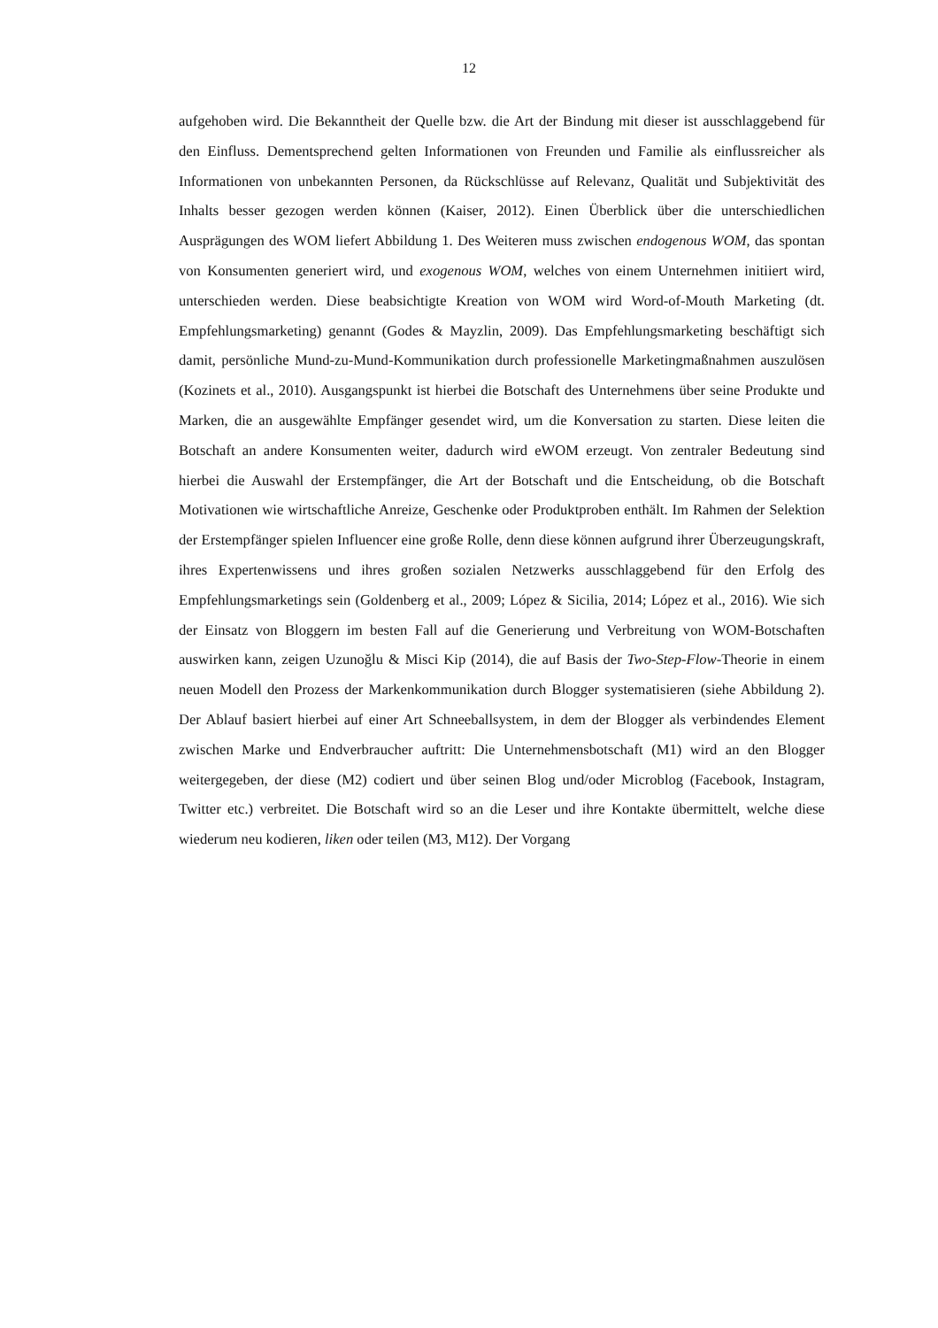12
aufgehoben wird. Die Bekanntheit der Quelle bzw. die Art der Bindung mit dieser ist ausschlaggebend für den Einfluss. Dementsprechend gelten Informationen von Freunden und Familie als einflussreicher als Informationen von unbekannten Personen, da Rückschlüsse auf Relevanz, Qualität und Subjektivität des Inhalts besser gezogen werden können (Kaiser, 2012). Einen Überblick über die unterschiedlichen Ausprägungen des WOM liefert Abbildung 1. Des Weiteren muss zwischen endogenous WOM, das spontan von Konsumenten generiert wird, und exogenous WOM, welches von einem Unternehmen initiiert wird, unterschieden werden. Diese beabsichtigte Kreation von WOM wird Word-of-Mouth Marketing (dt. Empfehlungsmarketing) genannt (Godes & Mayzlin, 2009). Das Empfehlungsmarketing beschäftigt sich damit, persönliche Mund-zu-Mund-Kommunikation durch professionelle Marketingmaßnahmen auszulösen (Kozinets et al., 2010). Ausgangspunkt ist hierbei die Botschaft des Unternehmens über seine Produkte und Marken, die an ausgewählte Empfänger gesendet wird, um die Konversation zu starten. Diese leiten die Botschaft an andere Konsumenten weiter, dadurch wird eWOM erzeugt. Von zentraler Bedeutung sind hierbei die Auswahl der Erstempfänger, die Art der Botschaft und die Entscheidung, ob die Botschaft Motivationen wie wirtschaftliche Anreize, Geschenke oder Produktproben enthält. Im Rahmen der Selektion der Erstempfänger spielen Influencer eine große Rolle, denn diese können aufgrund ihrer Überzeugungskraft, ihres Expertenwissens und ihres großen sozialen Netzwerks ausschlaggebend für den Erfolg des Empfehlungsmarketings sein (Goldenberg et al., 2009; López & Sicilia, 2014; López et al., 2016). Wie sich der Einsatz von Bloggern im besten Fall auf die Generierung und Verbreitung von WOM-Botschaften auswirken kann, zeigen Uzunoğlu & Misci Kip (2014), die auf Basis der Two-Step-Flow-Theorie in einem neuen Modell den Prozess der Markenkommunikation durch Blogger systematisieren (siehe Abbildung 2). Der Ablauf basiert hierbei auf einer Art Schneeballsystem, in dem der Blogger als verbindendes Element zwischen Marke und Endverbraucher auftritt: Die Unternehmensbotschaft (M1) wird an den Blogger weitergegeben, der diese (M2) codiert und über seinen Blog und/oder Microblog (Facebook, Instagram, Twitter etc.) verbreitet. Die Botschaft wird so an die Leser und ihre Kontakte übermittelt, welche diese wiederum neu kodieren, liken oder teilen (M3, M12). Der Vorgang